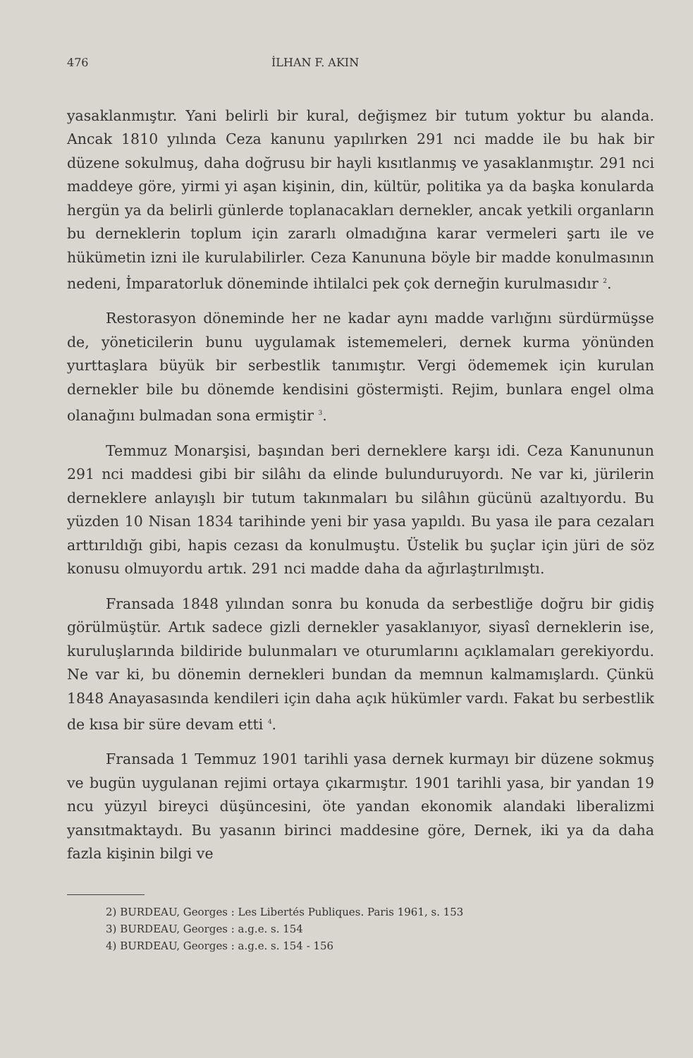476 İLHAN F. AKIN
yasaklanmıştır. Yani belirli bir kural, değişmez bir tutum yoktur bu alanda. Ancak 1810 yılında Ceza kanunu yapılırken 291 nci madde ile bu hak bir düzene sokulmuş, daha doğrusu bir hayli kısıtlanmış ve yasaklanmıştır. 291 nci maddeye göre, yirmi yi aşan kişinin, din, kültür, politika ya da başka konularda hergün ya da belirli günlerde toplanacakları dernekler, ancak yetkili organların bu derneklerin toplum için zararlı olmadığına karar vermeleri şartı ile ve hükümetin izni ile kurulabilirler. Ceza Kanununa böyle bir madde konulmasının nedeni, İmparatorluk döneminde ihtilalci pek çok derneğin kurulmasıdır <sup>2</sup>.
Restorasyon döneminde her ne kadar aynı madde varlığını sürdürmüşse de, yöneticilerin bunu uygulamak istememeleri, dernek kurma yönünden yurttaşlara büyük bir serbestlik tanımıştır. Vergi ödememek için kurulan dernekler bile bu dönemde kendisini göstermişti. Rejim, bunlara engel olma olanağını bulmadan sona ermiştir <sup>3</sup>.
Temmuz Monarşisi, başından beri derneklere karşı idi. Ceza Kanununun 291 nci maddesi gibi bir silâhı da elinde bulunduruyordı. Ne var ki, jürilerin derneklere anlayışlı bir tutum takınmaları bu silâhın gücünü azaltıyordu. Bu yüzden 10 Nisan 1834 tarihinde yeni bir yasa yapıldı. Bu yasa ile para cezaları arttırıldığı gibi, hapis cezası da konulmuştu. Üstelik bu şuçlar için jüri de söz konusu olmuyordu artık. 291 nci madde daha da ağırlaştırılmıştı.
Fransada 1848 yılından sonra bu konuda da serbestliğe doğru bir gidiş görülmüştür. Artık sadece gizli dernekler yasaklanıyor, siyasî derneklerin ise, kuruluşlarında bildiride bulunmaları ve oturumlarını açıklamaları gerekiyordu. Ne var ki, bu dönemin dernekleri bundan da memnun kalmamışlardı. Çünkü 1848 Anayasasında kendileri için daha açık hükümler vardı. Fakat bu serbestlik de kısa bir süre devam etti <sup>4</sup>.
Fransada 1 Temmuz 1901 tarihli yasa dernek kurmayı bir düzene sokmuş ve bugün uygulanan rejimi ortaya çıkarmıştır. 1901 tarihli yasa, bir yandan 19 ncu yüzyıl bireyci düşüncesini, öte yandan ekonomik alandaki liberalizmi yansıtmaktaydı. Bu yasanın birinci maddesine göre, Dernek, iki ya da daha fazla kişinin bilgi ve
2) BURDEAU, Georges : Les Libertés Publiques. Paris 1961, s. 153
3) BURDEAU, Georges : a.g.e. s. 154
4) BURDEAU, Georges : a.g.e. s. 154 - 156